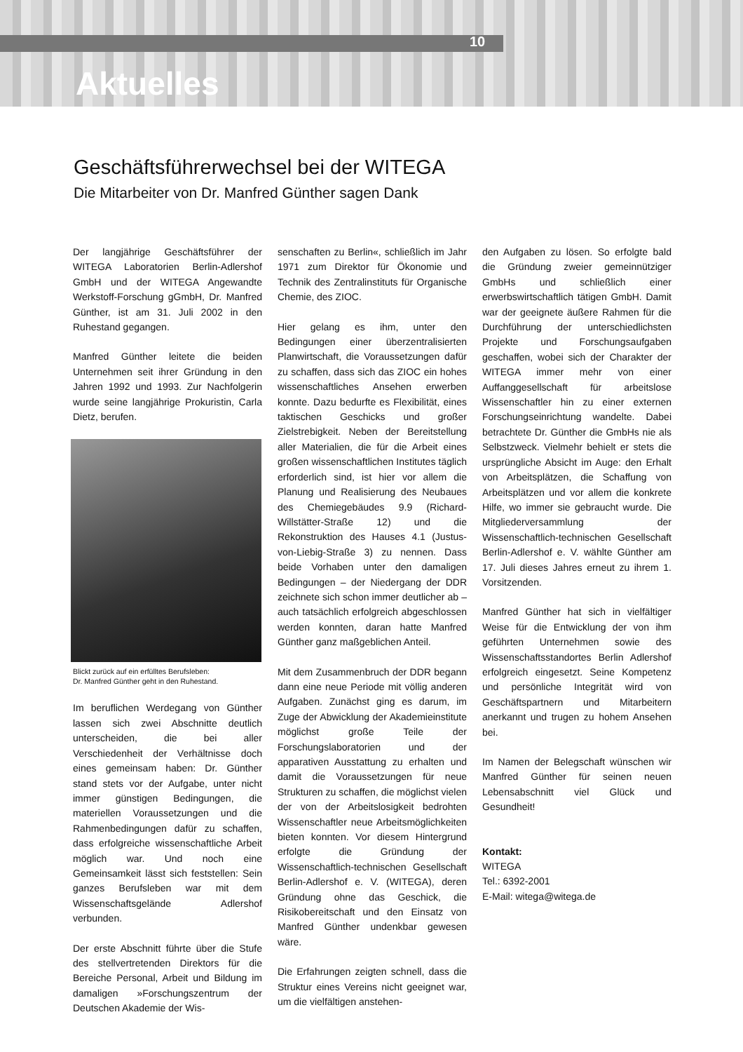10
Aktuelles
Geschäftsführerwechsel bei der WITEGA
Die Mitarbeiter von Dr. Manfred Günther sagen Dank
Der langjährige Geschäftsführer der WITEGA Laboratorien Berlin-Adlershof GmbH und der WITEGA Angewandte Werkstoff-Forschung gGmbH, Dr. Manfred Günther, ist am 31. Juli 2002 in den Ruhestand gegangen.
Manfred Günther leitete die beiden Unternehmen seit ihrer Gründung in den Jahren 1992 und 1993. Zur Nachfolgerin wurde seine langjährige Prokuristin, Carla Dietz, berufen.
Blickt zurück auf ein erfülltes Berufsleben:
Dr. Manfred Günther geht in den Ruhestand.
Im beruflichen Werdegang von Günther lassen sich zwei Abschnitte deutlich unterscheiden, die bei aller Verschiedenheit der Verhältnisse doch eines gemeinsam haben: Dr. Günther stand stets vor der Aufgabe, unter nicht immer günstigen Bedingungen, die materiellen Voraussetzungen und die Rahmenbedingungen dafür zu schaffen, dass erfolgreiche wissenschaftliche Arbeit möglich war. Und noch eine Gemeinsamkeit lässt sich feststellen: Sein ganzes Berufsleben war mit dem Wissenschaftsgelände Adlershof verbunden.
Der erste Abschnitt führte über die Stufe des stellvertretenden Direktors für die Bereiche Personal, Arbeit und Bildung im damaligen »Forschungszentrum der Deutschen Akademie der Wis-
senschaften zu Berlin«, schließlich im Jahr 1971 zum Direktor für Ökonomie und Technik des Zentralinstituts für Organische Chemie, des ZIOC.
Hier gelang es ihm, unter den Bedingungen einer überzentralisierten Planwirtschaft, die Voraussetzungen dafür zu schaffen, dass sich das ZIOC ein hohes wissenschaftliches Ansehen erwerben konnte. Dazu bedurfte es Flexibilität, eines taktischen Geschicks und großer Zielstrebigkeit. Neben der Bereitstellung aller Materialien, die für die Arbeit eines großen wissenschaftlichen Institutes täglich erforderlich sind, ist hier vor allem die Planung und Realisierung des Neubaues des Chemiegebäudes 9.9 (Richard-Willstätter-Straße 12) und die Rekonstruktion des Hauses 4.1 (Justus-von-Liebig-Straße 3) zu nennen. Dass beide Vorhaben unter den damaligen Bedingungen – der Niedergang der DDR zeichnete sich schon immer deutlicher ab – auch tatsächlich erfolgreich abgeschlossen werden konnten, daran hatte Manfred Günther ganz maßgeblichen Anteil.
Mit dem Zusammenbruch der DDR begann dann eine neue Periode mit völlig anderen Aufgaben. Zunächst ging es darum, im Zuge der Abwicklung der Akademieinstitute möglichst große Teile der Forschungslaboratorien und der apparativen Ausstattung zu erhalten und damit die Voraussetzungen für neue Strukturen zu schaffen, die möglichst vielen der von der Arbeitslosigkeit bedrohten Wissenschaftler neue Arbeitsmöglichkeiten bieten konnten. Vor diesem Hintergrund erfolgte die Gründung der Wissenschaftlich-technischen Gesellschaft Berlin-Adlershof e. V. (WITEGA), deren Gründung ohne das Geschick, die Risikobereitschaft und den Einsatz von Manfred Günther undenkbar gewesen wäre.
Die Erfahrungen zeigten schnell, dass die Struktur eines Vereins nicht geeignet war, um die vielfältigen anstehen-
den Aufgaben zu lösen. So erfolgte bald die Gründung zweier gemeinnütziger GmbHs und schließlich einer erwerbswirtschaftlich tätigen GmbH. Damit war der geeignete äußere Rahmen für die Durchführung der unterschiedlichsten Projekte und Forschungsaufgaben geschaffen, wobei sich der Charakter der WITEGA immer mehr von einer Auffanggesellschaft für arbeitslose Wissenschaftler hin zu einer externen Forschungseinrichtung wandelte. Dabei betrachtete Dr. Günther die GmbHs nie als Selbstzweck. Vielmehr behielt er stets die ursprüngliche Absicht im Auge: den Erhalt von Arbeitsplätzen, die Schaffung von Arbeitsplätzen und vor allem die konkrete Hilfe, wo immer sie gebraucht wurde. Die Mitgliederversammlung der Wissenschaftlich-technischen Gesellschaft Berlin-Adlershof e. V. wählte Günther am 17. Juli dieses Jahres erneut zu ihrem 1. Vorsitzenden.
Manfred Günther hat sich in vielfältiger Weise für die Entwicklung der von ihm geführten Unternehmen sowie des Wissenschaftsstandortes Berlin Adlershof erfolgreich eingesetzt. Seine Kompetenz und persönliche Integrität wird von Geschäftspartnern und Mitarbeitern anerkannt und trugen zu hohem Ansehen bei.
Im Namen der Belegschaft wünschen wir Manfred Günther für seinen neuen Lebensabschnitt viel Glück und Gesundheit!
Kontakt:
WITEGA
Tel.: 6392-2001
E-Mail: witega@witega.de